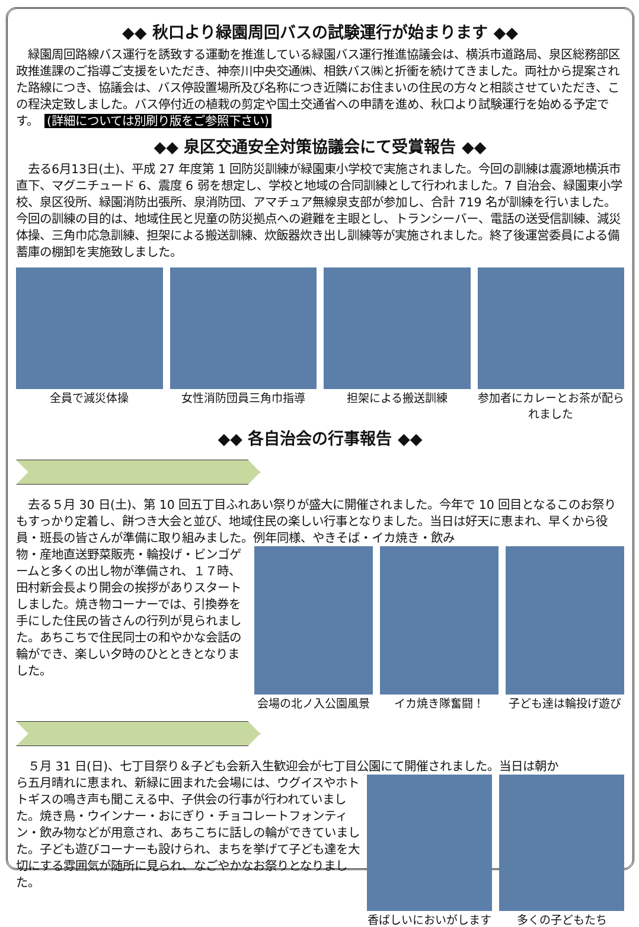◆◆ 秋口より緑園周回バスの試験運行が始まります ◆◆
　緑園周回路線バス運行を誘致する運動を推進している緑園バス運行推進協議会は、横浜市道路局、泉区総務部区政推進課のご指導ご支援をいただき、神奈川中央交通㈱、相鉄バス㈱と折衝を続けてきました。両社から提案された路線につき、協議会は、バス停設置場所及び名称につき近隣にお住まいの住民の方々と相談させていただき、この程決定致しました。バス停付近の植栽の剪定や国土交通省への申請を進め、秋口より試験運行を始める予定です。　(詳細については別刷り版をご参照下さい)
◆◆ 泉区交通安全対策協議会にて受賞報告 ◆◆
　去る6月13日(土)、平成 27 年度第 1 回防災訓練が緑園東小学校で実施されました。今回の訓練は震源地横浜市直下、マグニチュード 6、震度 6 弱を想定し、学校と地域の合同訓練として行われました。7 自治会、緑園東小学校、泉区役所、緑園消防出張所、泉消防団、アマチュア無線泉支部が参加し、合計 719 名が訓練を行いました。今回の訓練の目的は、地域住民と児童の防災拠点への避難を主眼とし、トランシーバー、電話の送受信訓練、減災体操、三角巾応急訓練、担架による搬送訓練、炊飯器炊き出し訓練等が実施されました。終了後運営委員による備蓄庫の棚卸を実施致しました。
全員で減災体操 女性消防団員三角巾指導 担架による搬送訓練 参加者にカレーとお茶が配られました
◆◆ 各自治会の行事報告 ◆◆
　去る５月 30 日(土)、第 10 回五丁目ふれあい祭りが盛大に開催されました。今年で 10 回目となるこのお祭りもすっかり定着し、餅つき大会と並び、地域住民の楽しい行事となりました。当日は好天に恵まれ、早くから役員・班長の皆さんが準備に取り組みました。例年同様、やきそば・イカ焼き・飲み
物・産地直送野菜販売・輪投げ・ビンゴゲームと多くの出し物が準備され、１７時、田村新会長より開会の挨拶がありスタートしました。焼き物コーナーでは、引換券を手にした住民の皆さんの行列が見られました。あちこちで住民同士の和やかな会話の輪ができ、楽しい夕時のひとときとなりました。
会場の北ノ入公園風景 イカ焼き隊奮闘！ 子ども達は輪投げ遊び
　５月 31 日(日)、七丁目祭り＆子ども会新入生歓迎会が七丁目公園にて開催されました。当日は朝か
ら五月晴れに恵まれ、新緑に囲まれた会場には、ウグイスやホトトギスの鳴き声も聞こえる中、子供会の行事が行われていました。焼き鳥・ウインナー・おにぎり・チョコレートフォンティン・飲み物などが用意され、あちこちに話しの輪ができていました。子ども遊びコーナーも設けられ、まちを挙げて子ども達を大切にする雰囲気が随所に見られ、なごやかなお祭りとなりました。
香ばしいにおいがします 多くの子どもたち